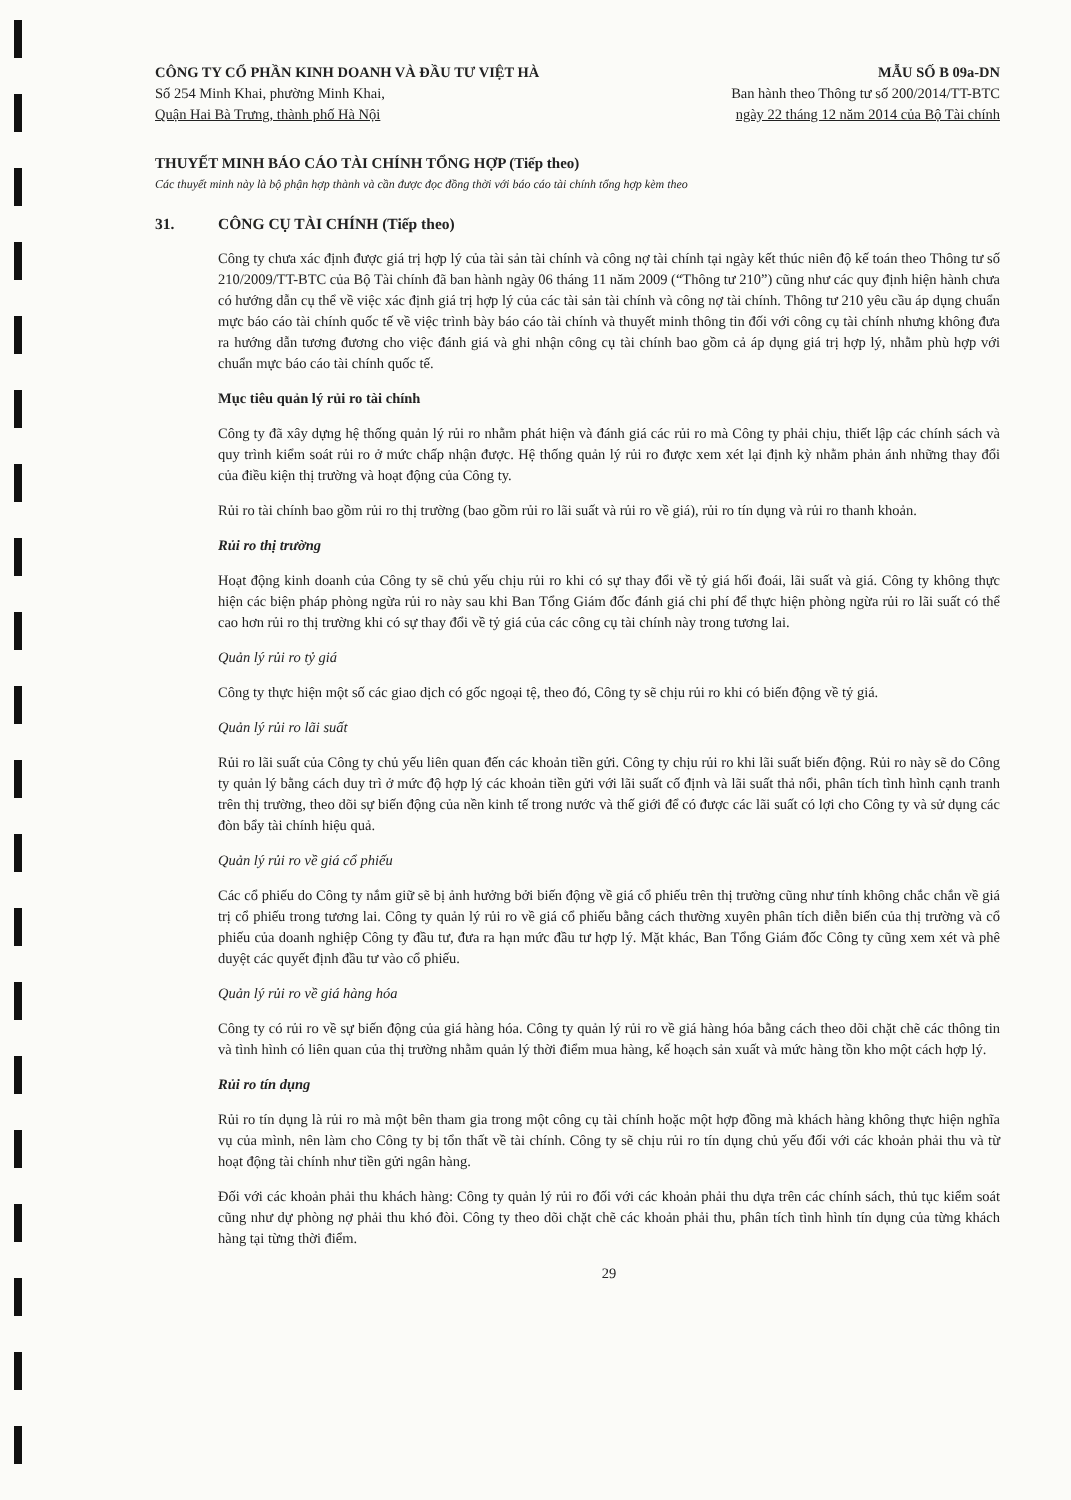CÔNG TY CỔ PHẦN KINH DOANH VÀ ĐẦU TƯ VIỆT HÀ
Số 254 Minh Khai, phường Minh Khai,
Quận Hai Bà Trưng, thành phố Hà Nội
MẪU SỐ B 09a-DN
Ban hành theo Thông tư số 200/2014/TT-BTC
ngày 22 tháng 12 năm 2014 của Bộ Tài chính
THUYẾT MINH BÁO CÁO TÀI CHÍNH TỔNG HỢP (Tiếp theo)
Các thuyết minh này là bộ phận hợp thành và cần được đọc đồng thời với báo cáo tài chính tổng hợp kèm theo
31. CÔNG CỤ TÀI CHÍNH (Tiếp theo)
Công ty chưa xác định được giá trị hợp lý của tài sản tài chính và công nợ tài chính tại ngày kết thúc niên độ kế toán theo Thông tư số 210/2009/TT-BTC của Bộ Tài chính đã ban hành ngày 06 tháng 11 năm 2009 (“Thông tư 210”) cũng như các quy định hiện hành chưa có hướng dẫn cụ thể về việc xác định giá trị hợp lý của các tài sản tài chính và công nợ tài chính. Thông tư 210 yêu cầu áp dụng chuẩn mực báo cáo tài chính quốc tế về việc trình bày báo cáo tài chính và thuyết minh thông tin đối với công cụ tài chính nhưng không đưa ra hướng dẫn tương đương cho việc đánh giá và ghi nhận công cụ tài chính bao gồm cả áp dụng giá trị hợp lý, nhằm phù hợp với chuẩn mực báo cáo tài chính quốc tế.
Mục tiêu quản lý rủi ro tài chính
Công ty đã xây dựng hệ thống quản lý rủi ro nhằm phát hiện và đánh giá các rủi ro mà Công ty phải chịu, thiết lập các chính sách và quy trình kiểm soát rủi ro ở mức chấp nhận được. Hệ thống quản lý rủi ro được xem xét lại định kỳ nhằm phản ánh những thay đổi của điều kiện thị trường và hoạt động của Công ty.
Rủi ro tài chính bao gồm rủi ro thị trường (bao gồm rủi ro lãi suất và rủi ro về giá), rủi ro tín dụng và rủi ro thanh khoản.
Rủi ro thị trường
Hoạt động kinh doanh của Công ty sẽ chủ yếu chịu rủi ro khi có sự thay đổi về tỷ giá hối đoái, lãi suất và giá. Công ty không thực hiện các biện pháp phòng ngừa rủi ro này sau khi Ban Tổng Giám đốc đánh giá chi phí để thực hiện phòng ngừa rủi ro lãi suất có thể cao hơn rủi ro thị trường khi có sự thay đổi về tỷ giá của các công cụ tài chính này trong tương lai.
Quản lý rủi ro tỷ giá
Công ty thực hiện một số các giao dịch có gốc ngoại tệ, theo đó, Công ty sẽ chịu rủi ro khi có biến động về tỷ giá.
Quản lý rủi ro lãi suất
Rủi ro lãi suất của Công ty chủ yếu liên quan đến các khoản tiền gửi. Công ty chịu rủi ro khi lãi suất biến động. Rủi ro này sẽ do Công ty quản lý bằng cách duy trì ở mức độ hợp lý các khoản tiền gửi với lãi suất cố định và lãi suất thả nổi, phân tích tình hình cạnh tranh trên thị trường, theo dõi sự biến động của nền kinh tế trong nước và thế giới để có được các lãi suất có lợi cho Công ty và sử dụng các đòn bẩy tài chính hiệu quả.
Quản lý rủi ro về giá cổ phiếu
Các cổ phiếu do Công ty nắm giữ sẽ bị ảnh hưởng bởi biến động về giá cổ phiếu trên thị trường cũng như tính không chắc chắn về giá trị cổ phiếu trong tương lai. Công ty quản lý rủi ro về giá cổ phiếu bằng cách thường xuyên phân tích diễn biến của thị trường và cổ phiếu của doanh nghiệp Công ty đầu tư, đưa ra hạn mức đầu tư hợp lý. Mặt khác, Ban Tổng Giám đốc Công ty cũng xem xét và phê duyệt các quyết định đầu tư vào cổ phiếu.
Quản lý rủi ro về giá hàng hóa
Công ty có rủi ro về sự biến động của giá hàng hóa. Công ty quản lý rủi ro về giá hàng hóa bằng cách theo dõi chặt chẽ các thông tin và tình hình có liên quan của thị trường nhằm quản lý thời điểm mua hàng, kế hoạch sản xuất và mức hàng tồn kho một cách hợp lý.
Rủi ro tín dụng
Rủi ro tín dụng là rủi ro mà một bên tham gia trong một công cụ tài chính hoặc một hợp đồng mà khách hàng không thực hiện nghĩa vụ của mình, nên làm cho Công ty bị tổn thất về tài chính. Công ty sẽ chịu rủi ro tín dụng chủ yếu đối với các khoản phải thu và từ hoạt động tài chính như tiền gửi ngân hàng.
Đối với các khoản phải thu khách hàng: Công ty quản lý rủi ro đối với các khoản phải thu dựa trên các chính sách, thủ tục kiểm soát cũng như dự phòng nợ phải thu khó đòi. Công ty theo dõi chặt chẽ các khoản phải thu, phân tích tình hình tín dụng của từng khách hàng tại từng thời điểm.
29